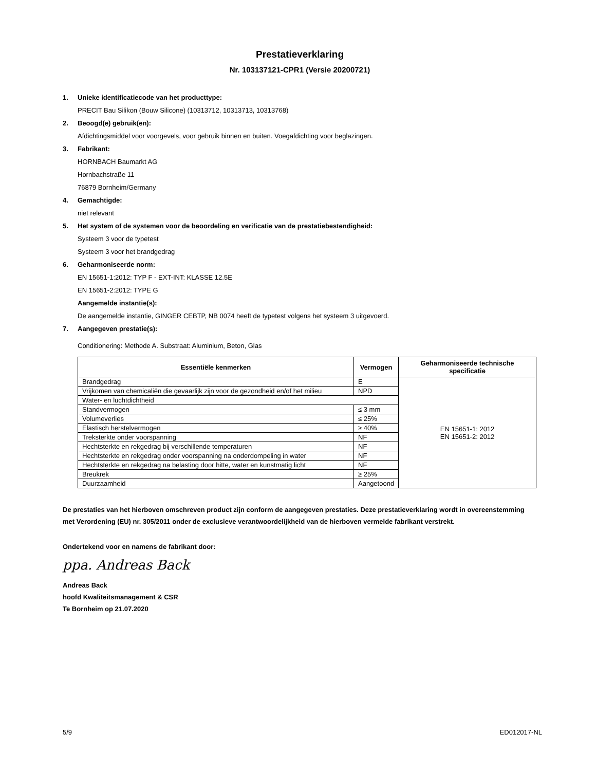Prestatieverklaring
Nr. 103137121-CPR1 (Versie 20200721)
1. Unieke identificatiecode van het producttype:
PRECIT Bau Silikon (Bouw Silicone) (10313712, 10313713, 10313768)
2. Beoogd(e) gebruik(en):
Afdichtingsmiddel voor voorgevels, voor gebruik binnen en buiten. Voegafdichting voor beglazingen.
3. Fabrikant:
HORNBACH Baumarkt AG
Hornbachstraße 11
76879 Bornheim/Germany
4. Gemachtigde:
niet relevant
5. Het system of de systemen voor de beoordeling en verificatie van de prestatiebestendigheid:
Systeem 3 voor de typetest
Systeem 3 voor het brandgedrag
6. Geharmoniseerde norm:
EN 15651-1:2012: TYP F - EXT-INT: KLASSE 12.5E
EN 15651-2:2012: TYPE G
Aangemelde instantie(s):
De aangemelde instantie, GINGER CEBTP, NB 0074 heeft de typetest volgens het systeem 3 uitgevoerd.
7. Aangegeven prestatie(s):
Conditionering: Methode A. Substraat: Aluminium, Beton, Glas
| Essentiële kenmerken | Vermogen | Geharmoniseerde technische specificatie |
| --- | --- | --- |
| Brandgedrag | E | EN 15651-1: 2012 EN 15651-2: 2012 |
| Vrijkomen van chemicaliën die gevaarlijk zijn voor de gezondheid en/of het milieu | NPD | |
| Water- en luchtdichtheid | | |
| Standvermogen | ≤ 3 mm | |
| Volumeverlies | ≤ 25% | |
| Elastisch herstelvermogen | ≥ 40% | |
| Treksterkte onder voorspanning | NF | |
| Hechtsterkte en rekgedrag bij verschillende temperaturen | NF | |
| Hechtsterkte en rekgedrag onder voorspanning na onderdompeling in water | NF | |
| Hechtsterkte en rekgedrag na belasting door hitte, water en kunstmatig licht | NF | |
| Breukrek | ≥ 25% | |
| Duurzaamheid | Aangetoond | |
De prestaties van het hierboven omschreven product zijn conform de aangegeven prestaties. Deze prestatieverklaring wordt in overeenstemming met Verordening (EU) nr. 305/2011 onder de exclusieve verantwoordelijkheid van de hierboven vermelde fabrikant verstrekt.
Ondertekend voor en namens de fabrikant door:
ppa. Andreas Back
Andreas Back
hoofd Kwaliteitsmanagement & CSR
Te Bornheim op 21.07.2020
5/9 ED012017-NL